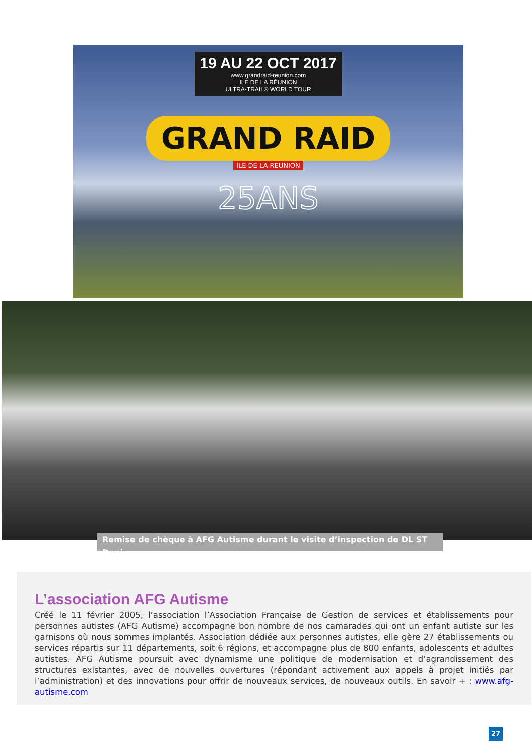19 AU 22 OCT 2017
www.grandraid-reunion.com
ILE DE LA RÉUNION
ULTRA-TRAIL® WORLD TOUR
GRAND RAID
ILE DE LA REUNION
25ANS
Remise de chèque à AFG Autisme durant le visite d’inspection de DL ST Denis.
L’association AFG Autisme
Créé le 11 février 2005, l’association l’Association Française de Gestion de services et établissements pour personnes autistes (AFG Autisme) accompagne bon nombre de nos camarades qui ont un enfant autiste sur les garnisons où nous sommes implantés. Association dédiée aux personnes autistes, elle gère 27 établissements ou services répartis sur 11 départements, soit 6 régions, et accompagne plus de 800 enfants, adolescents et adultes autistes. AFG Autisme poursuit avec dynamisme une politique de modernisation et d’agrandissement des structures existantes, avec de nouvelles ouvertures (répondant activement aux appels à projet initiés par l’administration) et des innovations pour offrir de nouveaux services, de nouveaux outils. En savoir + : www.afg-autisme.com
27